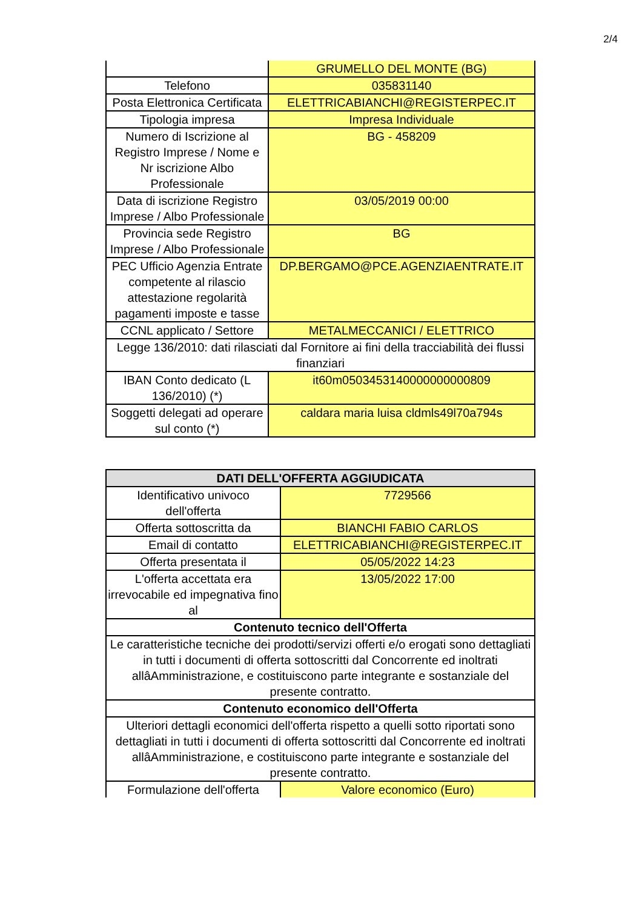2/4
| | GRUMELLO DEL MONTE (BG) |
| Telefono | 035831140 |
| Posta Elettronica Certificata | ELETTRICABIANCHI@REGISTERPEC.IT |
| Tipologia impresa | Impresa Individuale |
| Numero di Iscrizione al Registro Imprese / Nome e Nr iscrizione Albo Professionale | BG - 458209 |
| Data di iscrizione Registro Imprese / Albo Professionale | 03/05/2019 00:00 |
| Provincia sede Registro Imprese / Albo Professionale | BG |
| PEC Ufficio Agenzia Entrate competente al rilascio attestazione regolarità pagamenti imposte e tasse | DP.BERGAMO@PCE.AGENZIAENTRATE.IT |
| CCNL applicato / Settore | METALMECCANICI / ELETTRICO |
| Legge 136/2010: dati rilasciati dal Fornitore ai fini della tracciabilità dei flussi finanziari | |
| IBAN Conto dedicato (L 136/2010) (*) | it60m0503453140000000000809 |
| Soggetti delegati ad operare sul conto (*) | caldara maria luisa cldmls49l70a794s |
| DATI DELL'OFFERTA AGGIUDICATA | |
| --- | --- |
| Identificativo univoco dell'offerta | 7729566 |
| Offerta sottoscritta da | BIANCHI FABIO CARLOS |
| Email di contatto | ELETTRICABIANCHI@REGISTERPEC.IT |
| Offerta presentata il | 05/05/2022 14:23 |
| L'offerta accettata era irrevocabile ed impegnativa fino al | 13/05/2022 17:00 |
| Contenuto tecnico dell'Offerta | |
| Le caratteristiche tecniche dei prodotti/servizi offerti e/o erogati sono dettagliati in tutti i documenti di offerta sottoscritti dal Concorrente ed inoltrati allâAmministrazione, e costituiscono parte integrante e sostanziale del presente contratto. | |
| Contenuto economico dell'Offerta | |
| Ulteriori dettagli economici dell'offerta rispetto a quelli sotto riportati sono dettagliati in tutti i documenti di offerta sottoscritti dal Concorrente ed inoltrati allâAmministrazione, e costituiscono parte integrante e sostanziale del presente contratto. | |
| Formulazione dell'offerta | Valore economico (Euro) |